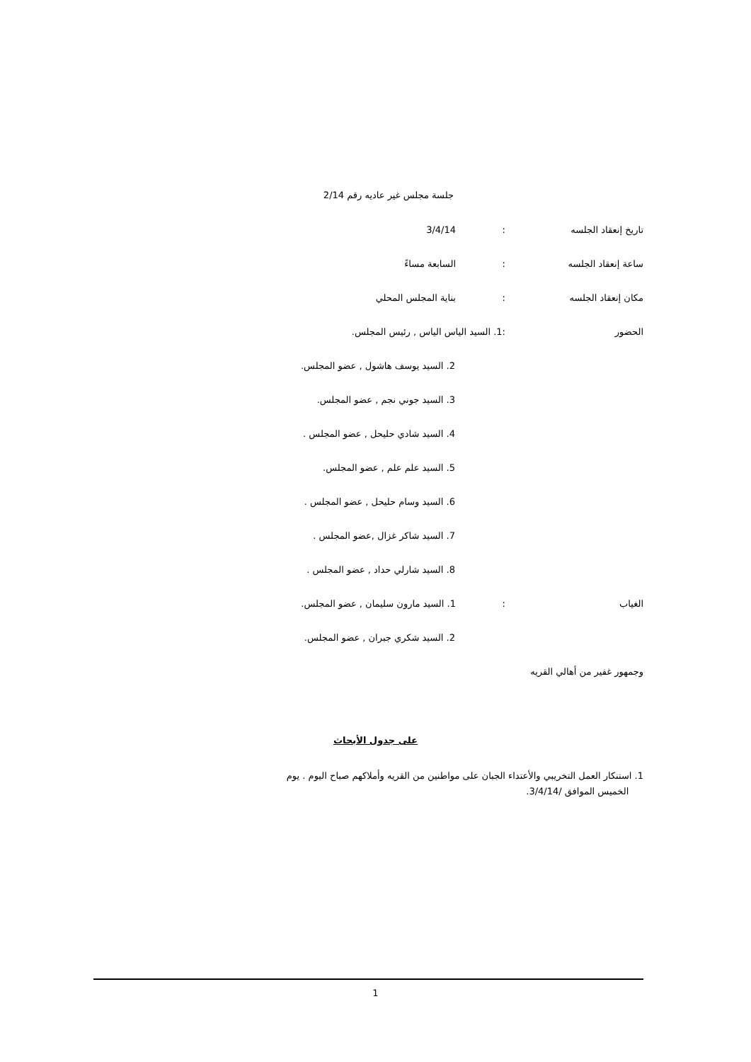جلسة مجلس غير عاديه رقم 2/14
تاريخ إنعقاد الجلسه: 3/4/14
ساعة إنعقاد الجلسه: السابعة مساءً
مكان إنعقاد الجلسه: بناية المجلس المحلي
الحضور :1. السيد الياس الياس , رئيس المجلس.
2. السيد يوسف هاشول , عضو المجلس.
3. السيد جوني نجم , عضو المجلس.
4. السيد شادي حليحل , عضو المجلس .
5. السيد علم علم , عضو المجلس.
6. السيد وسام حليحل , عضو المجلس .
7. السيد شاكر غزال ,عضو المجلس .
8. السيد شارلي حداد , عضو المجلس .
الغياب: 1. السيد مارون سليمان , عضو المجلس.
2. السيد شكري جبران , عضو المجلس.
وجمهور غفير من أهالي القريه
على جدول الأبحاث
1. استنكار العمل التخريبي والأعتداء الجبان على مواطنين من القريه وأملاكهم صباح اليوم . يوم
الخميس الموافق /3/4/14.
1